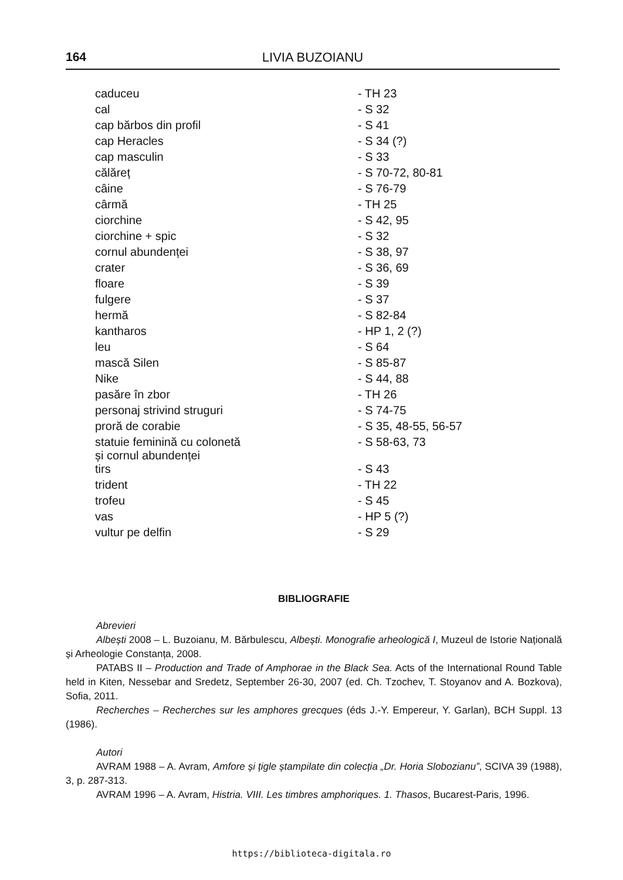164 LIVIA BUZOIANU
| caduceu | - TH 23 |
| cal | - S 32 |
| cap bărbos din profil | - S 41 |
| cap Heracles | - S 34 (?) |
| cap masculin | - S 33 |
| călăreț | - S 70-72, 80-81 |
| câine | - S 76-79 |
| cârmă | - TH 25 |
| ciorchine | - S 42, 95 |
| ciorchine + spic | - S 32 |
| cornul abundenței | - S 38, 97 |
| crater | - S 36, 69 |
| floare | - S 39 |
| fulgere | - S 37 |
| hermă | - S 82-84 |
| kantharos | - HP 1, 2 (?) |
| leu | - S 64 |
| mască Silen | - S 85-87 |
| Nike | - S 44, 88 |
| pasăre în zbor | - TH 26 |
| personaj strivind struguri | - S 74-75 |
| proră de corabie | - S 35, 48-55, 56-57 |
| statuie feminină cu colonetă și cornul abundenței | - S 58-63, 73 |
| tirs | - S 43 |
| trident | - TH 22 |
| trofeu | - S 45 |
| vas | - HP 5 (?) |
| vultur pe delfin | - S 29 |
BIBLIOGRAFIE
Abrevieri
Albești 2008 – L. Buzoianu, M. Bărbulescu, Albești. Monografie arheologică I, Muzeul de Istorie Națională și Arheologie Constanța, 2008.
PATABS II – Production and Trade of Amphorae in the Black Sea. Acts of the International Round Table held in Kiten, Nessebar and Sredetz, September 26-30, 2007 (ed. Ch. Tzochev, T. Stoyanov and A. Bozkova), Sofia, 2011.
Recherches – Recherches sur les amphores grecques (éds J.-Y. Empereur, Y. Garlan), BCH Suppl. 13 (1986).
Autori
AVRAM 1988 – A. Avram, Amfore și țigle ștampilate din colecția „Dr. Horia Slobozianu”, SCIVA 39 (1988), 3, p. 287-313.
AVRAM 1996 – A. Avram, Histria. VIII. Les timbres amphoriques. 1. Thasos, Bucarest-Paris, 1996.
https://biblioteca-digitala.ro